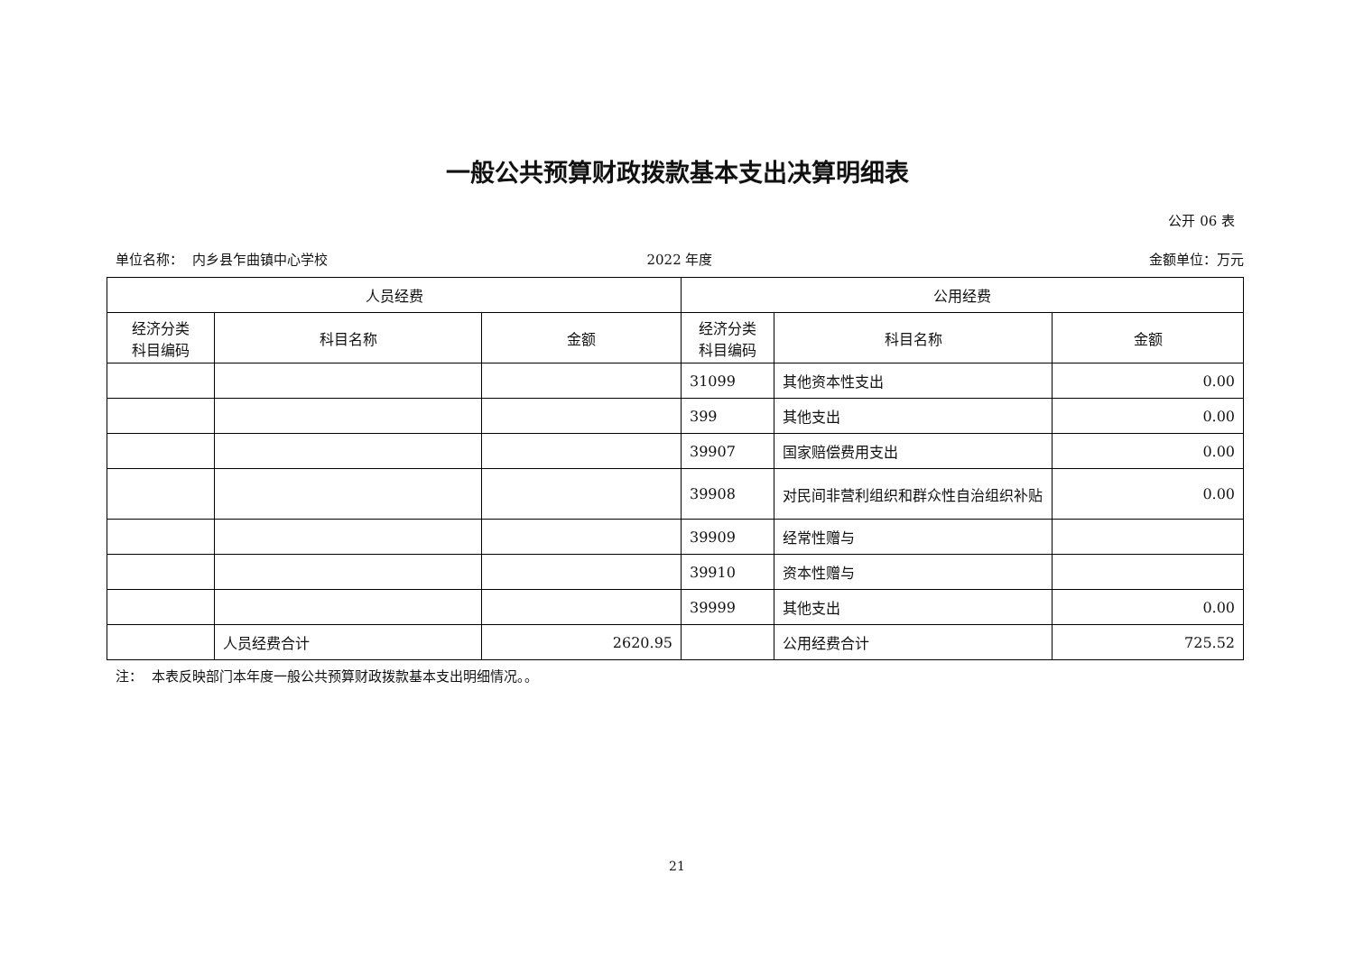一般公共预算财政拨款基本支出决算明细表
公开 06 表
单位名称： 内乡县乍曲镇中心学校 2022 年度 金额单位：万元
| 人员经费 | | | 公用经费 | | |
| --- | --- | --- | --- | --- | --- |
| 经济分类 科目编码 | 科目名称 | 金额 | 经济分类 科目编码 | 科目名称 | 金额 |
| | | | 31099 | 其他资本性支出 | 0.00 |
| | | | 399 | 其他支出 | 0.00 |
| | | | 39907 | 国家赔偿费用支出 | 0.00 |
| | | | 39908 | 对民间非营利组织和群众性自治组织补贴 | 0.00 |
| | | | 39909 | 经常性赠与 | |
| | | | 39910 | 资本性赠与 | |
| | | | 39999 | 其他支出 | 0.00 |
| | 人员经费合计 | 2620.95 | | 公用经费合计 | 725.52 |
注： 本表反映部门本年度一般公共预算财政拨款基本支出明细情况。。
21